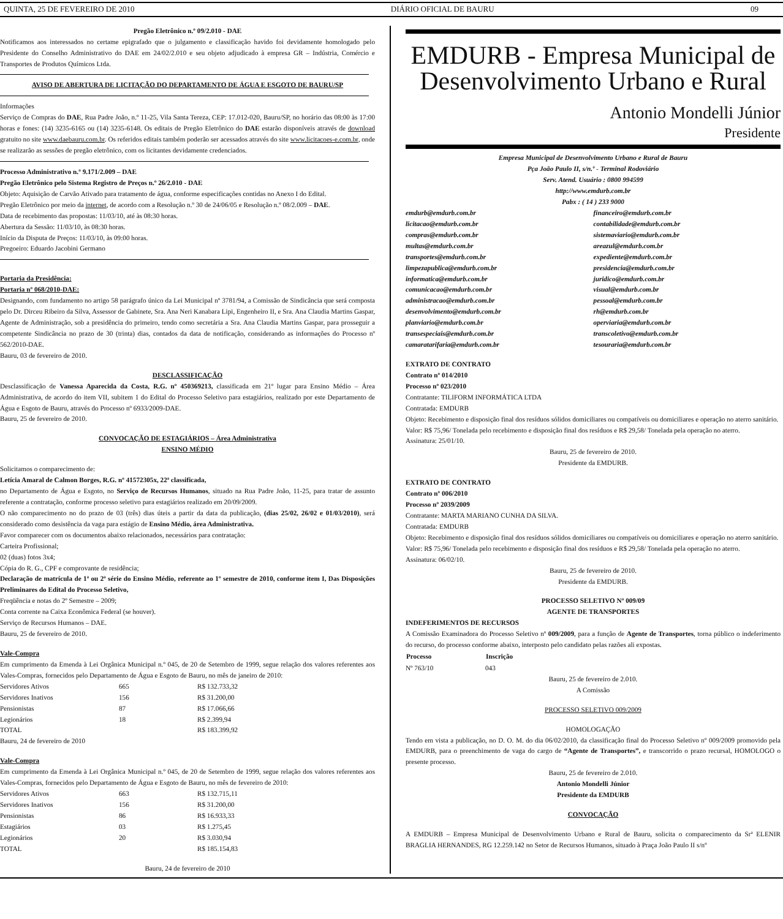QUINTA, 25 DE FEVEREIRO DE 2010 DIÁRIO OFICIAL DE BAURU 09
Pregão Eletrônico n.º 09/2.010 - DAE
Notificamos aos interessados no certame epigrafado que o julgamento e classificação havido foi devidamente homologado pelo Presidente do Conselho Administrativo do DAE em 24/02/2.010 e seu objeto adjudicado à empresa GR – Indústria, Comércio e Transportes de Produtos Químicos Ltda.
AVISO DE ABERTURA DE LICITAÇÃO DO DEPARTAMENTO DE ÁGUA E ESGOTO DE BAURU/SP
Informações
Serviço de Compras do DAE, Rua Padre João, n.º 11-25, Vila Santa Tereza, CEP: 17.012-020, Bauru/SP, no horário das 08:00 às 17:00 horas e fones: (14) 3235-6165 ou (14) 3235-6148. Os editais de Pregão Eletrônico do DAE estarão disponíveis através de download gratuito no site www.daebauru.com.br. Os referidos editais também poderão ser acessados através do site www.licitacoes-e.com.br, onde se realizarão as sessões de pregão eletrônico, com os licitantes devidamente credenciados.
Processo Administrativo n.º 9.171/2.009 – DAE
Pregão Eletrônico pelo Sistema Registro de Preços n.º 26/2.010 - DAE
Objeto: Aquisição de Carvão Ativado para tratamento de água, conforme especificações contidas no Anexo I do Edital.
Pregão Eletrônico por meio da internet, de acordo com a Resolução n.º 30 de 24/06/05 e Resolução n.º 08/2.009 – DAE.
Data de recebimento das propostas: 11/03/10, até às 08:30 horas.
Abertura da Sessão: 11/03/10, às 08:30 horas.
Início da Disputa de Preços: 11/03/10, às 09:00 horas.
Pregoeiro: Eduardo Jacobini Germano
Portaria da Presidência:
Portaria nº 068/2010-DAE:
Designando, com fundamento no artigo 58 parágrafo único da Lei Municipal nº 3781/94, a Comissão de Sindicância que será composta pelo Dr. Dirceu Ribeiro da Silva, Assessor de Gabinete, Sra. Ana Neri Kanabara Lipi, Engenheiro II, e Sra. Ana Claudia Martins Gaspar, Agente de Administração, sob a presidência do primeiro, tendo como secretária a Sra. Ana Claudia Martins Gaspar, para prosseguir a competente Sindicância no prazo de 30 (trinta) dias, contados da data de notificação, considerando as informações do Processo nº 562/2010-DAE.
Bauru, 03 de fevereiro de 2010.
DESCLASSIFICAÇÃO
Desclassificação de Vanessa Aparecida da Costa, R.G. nº 450369213, classificada em 21º lugar para Ensino Médio – Área Administrativa, de acordo do item VII, subitem 1 do Edital do Processo Seletivo para estagiários, realizado por este Departamento de Água e Esgoto de Bauru, através do Processo nº 6933/2009-DAE.
Bauru, 25 de fevereiro de 2010.
CONVOCAÇÃO DE ESTAGIÁRIOS – Área Administrativa
ENSINO MÉDIO
Solicitamos o comparecimento de:
Letícia Amaral de Calmon Borges, R.G. nº 41572305x, 22ª classificada,
no Departamento de Água e Esgoto, no Serviço de Recursos Humanos, situado na Rua Padre João, 11-25, para tratar de assunto referente a contratação, conforme processo seletivo para estagiários realizado em 20/09/2009.
O não comparecimento no do prazo de 03 (três) dias úteis a partir da data da publicação, (dias 25/02, 26/02 e 01/03/2010), será considerado como desistência da vaga para estágio de Ensino Médio, área Administrativa.
Favor comparecer com os documentos abaixo relacionados, necessários para contratação:
Carteira Profissional;
02 (duas) fotos 3x4;
Cópia do R. G., CPF e comprovante de residência;
Declaração de matrícula de 1ª ou 2ª série do Ensino Médio, referente ao 1º semestre de 2010, conforme item I, Das Disposições Preliminares do Edital do Processo Seletivo,
Freqüência e notas do 2º Semestre – 2009;
Conta corrente na Caixa Econômica Federal (se houver).
Serviço de Recursos Humanos – DAE.
Bauru, 25 de fevereiro de 2010.
Vale-Compra
Em cumprimento da Emenda à Lei Orgânica Municipal n.º 045, de 20 de Setembro de 1999, segue relação dos valores referentes aos Vales-Compras, fornecidos pelo Departamento de Água e Esgoto de Bauru, no mês de janeiro de 2010:
| Servidores Ativos | 665 | R$ 132.733,32 |
| Servidores Inativos | 156 | R$ 31.200,00 |
| Pensionistas | 87 | R$ 17.066,66 |
| Legionários | 18 | R$ 2.399,94 |
| TOTAL | | R$ 183.399,92 |
Bauru, 24 de fevereiro de 2010
Vale-Compra
Em cumprimento da Emenda à Lei Orgânica Municipal n.º 045, de 20 de Setembro de 1999, segue relação dos valores referentes aos Vales-Compras, fornecidos pelo Departamento de Água e Esgoto de Bauru, no mês de fevereiro de 2010:
| Servidores Ativos | 663 | R$ 132.715,11 |
| Servidores Inativos | 156 | R$ 31.200,00 |
| Pensionistas | 86 | R$ 16.933,33 |
| Estagiários | 03 | R$ 1.275,45 |
| Legionários | 20 | R$ 3.030,94 |
| TOTAL | | R$ 185.154,83 |
Bauru, 24 de fevereiro de 2010
EMDURB - Empresa Municipal de
Desenvolvimento Urbano e Rural
Antonio Mondelli Júnior
Presidente
Empresa Municipal de Desenvolvimento Urbano e Rural de Bauru
Pça João Paulo II, s/n.º - Terminal Rodoviário
Serv. Atend. Usuário : 0800 994599
http://www.emdurb.com.br
Pabx : ( 14 ) 233 9000
| emdurb@emdurb.com.br | financeiro@emdurb.com.br |
| licitacao@emdurb.com.br | contabilidade@emdurb.com.br |
| compras@emdurb.com.br | sistemaviario@emdurb.com.br |
| multas@emdurb.com.br | areazul@emdurb.com.br |
| transportes@emdurb.com.br | expediente@emdurb.com.br |
| limpezapublica@emdurb.com.br | presidencia@emdurb.com.br |
| informatica@emdurb.com.br | juridico@emdurb.com.br |
| comunicacao@emdurb.com.br | visual@emdurb.com.br |
| administracao@emdurb.com.br | pessoal@emdurb.com.br |
| desenvolvimento@emdurb.com.br | rh@emdurb.com.br |
| planviario@emdurb.com.br | operviaria@emdurb.com.br |
| transespeciais@emdurb.com.br | transcoletivo@emdurb.com.br |
| camaratarifaria@emdurb.com.br | tesouraria@emdurb.com.br |
EXTRATO DE CONTRATO
Contrato nº 014/2010
Processo nº 023/2010
Contratante: TILIFORM INFORMÁTICA LTDA
Contratada: EMDURB
Objeto: Recebimento e disposição final dos resíduos sólidos domiciliares ou compatíveis ou domiciliares e operação no aterro sanitário.
Valor: R$ 75,96/ Tonelada pelo recebimento e disposição final dos resíduos e R$ 29,58/ Tonelada pela operação no aterro.
Assinatura: 25/01/10.
Bauru, 25 de fevereiro de 2010.
Presidente da EMDURB.
EXTRATO DE CONTRATO
Contrato nº 006/2010
Processo nº 2039/2009
Contratante: MARTA MARIANO CUNHA DA SILVA.
Contratada: EMDURB
Objeto: Recebimento e disposição final dos resíduos sólidos domiciliares ou compatíveis ou domiciliares e operação no aterro sanitário.
Valor: R$ 75,96/ Tonelada pelo recebimento e disposição final dos resíduos e R$ 29,58/ Tonelada pela operação no aterro.
Assinatura: 06/02/10.
Bauru, 25 de fevereiro de 2010.
Presidente da EMDURB.
PROCESSO SELETIVO Nº 009/09
AGENTE DE TRANSPORTES
INDEFERIMENTOS DE RECURSOS
A Comissão Examinadora do Processo Seletivo nº 009/2009, para a função de Agente de Transportes, torna público o indeferimento do recurso, do processo conforme abaixo, interposto pelo candidato pelas razões ali expostas.
| Processo | Inscrição |
| --- | --- |
| Nº 763/10 | 043 |
Bauru, 25 de fevereiro de 2.010.
A Comissão
PROCESSO SELETIVO 009/2009
HOMOLOGAÇÃO
Tendo em vista a publicação, no D. O. M. do dia 06/02/2010, da classificação final do Processo Seletivo nº 009/2009 promovido pela EMDURB, para o preenchimento de vaga do cargo de “Agente de Transportes”, e transcorrido o prazo recursal, HOMOLOGO o presente processo.
Bauru, 25 de fevereiro de 2.010.
Antonio Mondelli Júnior
Presidente da EMDURB
CONVOCAÇÃO
A EMDURB – Empresa Municipal de Desenvolvimento Urbano e Rural de Bauru, solicita o comparecimento da Srª ELENIR BRAGLIA HERNANDES, RG 12.259.142 no Setor de Recursos Humanos, situado à Praça João Paulo II s/nº